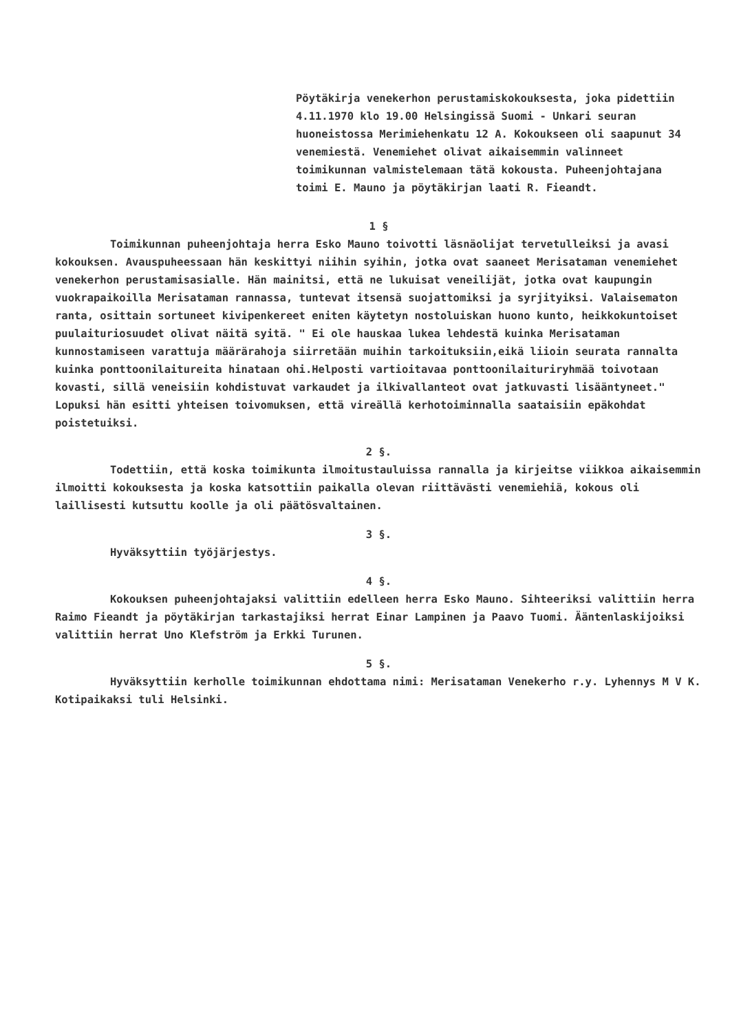Pöytäkirja venekerhon perustamiskokouksesta, joka pidettiin 4.11.1970 klo 19.00 Helsingissä Suomi - Unkari seuran huoneistossa Merimiehenkatu 12 A. Kokoukseen oli saapunut 34 venemiestä. Venemiehet olivat aikaisemmin valinneet toimikunnan valmistelemaan tätä kokousta. Puheenjohtajana toimi E. Mauno ja pöytäkirjan laati R. Fieandt.
1 §
Toimikunnan puheenjohtaja herra Esko Mauno toivotti läsnäolijat tervetulleiksi ja avasi kokouksen. Avauspuheessaan hän keskittyi niihin syihin, jotka ovat saaneet Merisataman venemiehet venekerhon perustamisasialle. Hän mainitsi, että ne lukuisat veneilijät, jotka ovat kaupungin vuokrapaikoilla Merisataman rannassa, tuntevat itsensä suojattomiksi ja syrjityiksi. Valaisematon ranta, osittain sortuneet kivipenkereet eniten käytetyn nostoluiskan huono kunto, heikkokuntoiset puulaituriosuudet olivat näitä syitä. " Ei ole hauskaa lukea lehdestä kuinka Merisataman kunnostamiseen varattuja määrärahoja siirretään muihin tarkoituksiin,eikä liioin seurata rannalta kuinka ponttoonilaitureita hinataan ohi.Helposti vartioitavaa ponttoonilaituriryhmää toivotaan kovasti, sillä veneisiin kohdistuvat varkaudet ja ilkivallanteot ovat jatkuvasti lisääntyneet." Lopuksi hän esitti yhteisen toivomuksen, että vireällä kerhotoiminnalla saataisiin epäkohdat poistetuiksi.
2 §.
Todettiin, että koska toimikunta ilmoitustauluissa rannalla ja kirjeitse viikkoa aikaisemmin ilmoitti kokouksesta ja koska katsottiin paikalla olevan riittävästi venemiehiä, kokous oli laillisesti kutsuttu koolle ja oli päätösvaltainen.
3 §.
Hyväksyttiin työjärjestys.
4 §.
Kokouksen puheenjohtajaksi valittiin edelleen herra Esko Mauno. Sihteeriksi valittiin herra Raimo Fieandt ja pöytäkirjan tarkastajiksi herrat Einar Lampinen ja Paavo Tuomi. Ääntenlaskijoiksi valittiin herrat Uno Klefström ja Erkki Turunen.
5 §.
Hyväksyttiin kerholle toimikunnan ehdottama nimi: Merisataman Venekerho r.y. Lyhennys M V K. Kotipaikaksi tuli Helsinki.